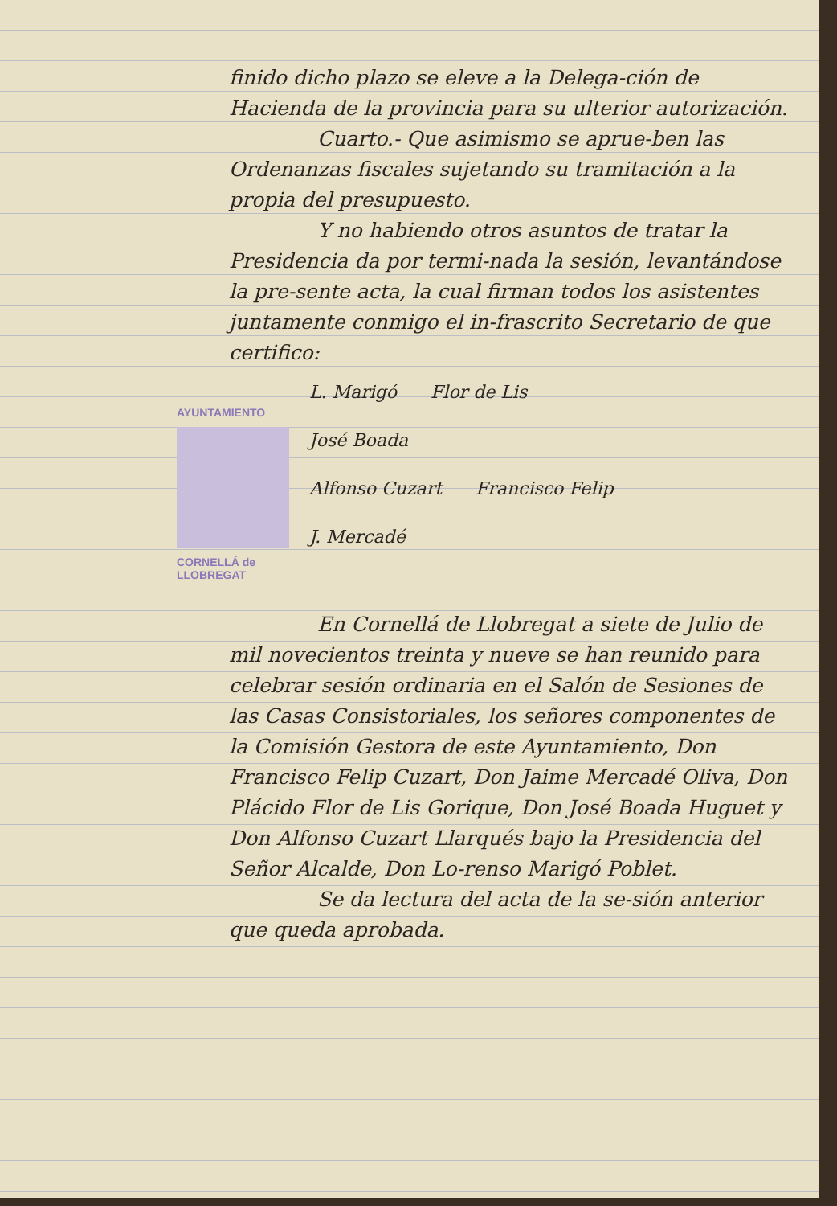AYUNTAMIENTO
CORNELLÁ de LLOBREGAT
finido dicho plazo se eleve a la Delega-ción de Hacienda de la provincia para su ulterior autorización.
Cuarto.- Que asimismo se aprue-ben las Ordenanzas fiscales sujetando su tramitación a la propia del presupuesto.
Y no habiendo otros asuntos de tratar la Presidencia da por termi-nada la sesión, levantándose la pre-sente acta, la cual firman todos los asistentes juntamente conmigo el in-frascrito Secretario de que certifico:
L. Marigó Flor de Lis
José Boada
Alfonso Cuzart Francisco Felip
J. Mercadé
En Cornellá de Llobregat a siete de Julio de mil novecientos treinta y nueve se han reunido para celebrar sesión ordinaria en el Salón de Sesiones de las Casas Consistoriales, los señores componentes de la Comisión Gestora de este Ayuntamiento, Don Francisco Felip Cuzart, Don Jaime Mercadé Oliva, Don Plácido Flor de Lis Gorique, Don José Boada Huguet y Don Alfonso Cuzart Llarqués bajo la Presidencia del Señor Alcalde, Don Lo-renso Marigó Poblet.
Se da lectura del acta de la se-sión anterior que queda aprobada.